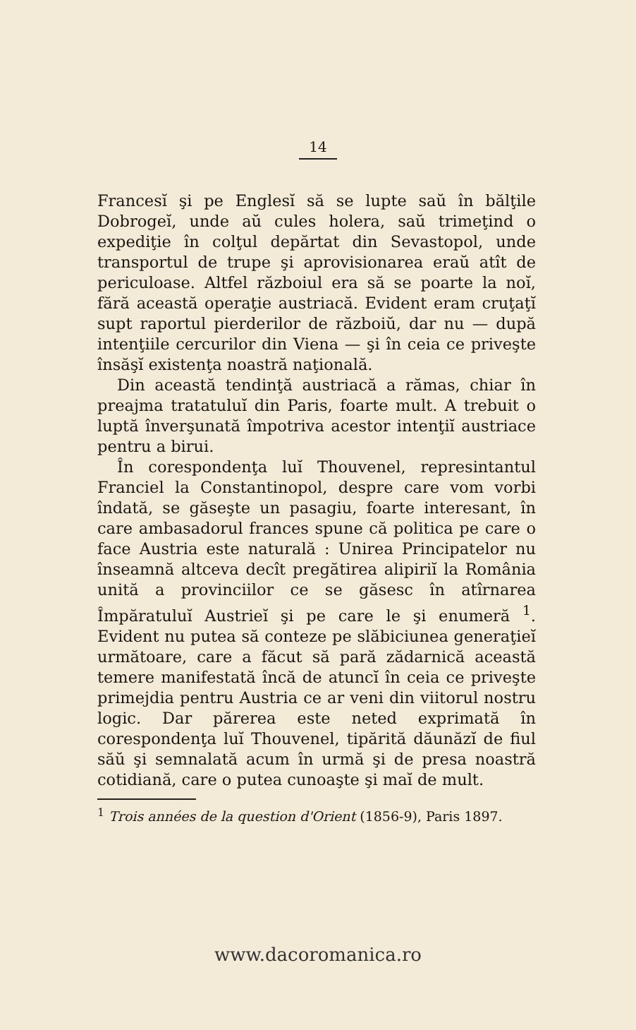14
Francesĭ şi pe Englesĭ să se lupte saŭ în bălţile Dobrogeĭ, unde aŭ cules holera, saŭ trimeţind o expediţie în colţul depărtat din Sevastopol, unde transportul de trupe şi aprovisionarea eraŭ atît de periculoase. Altfel războiul era să se poarte la noĭ, fără această operaţie austriacă. Evident eram cruţaţĭ supt raportul pierderilor de războiŭ, dar nu — după intenţiile cercurilor din Viena — şi în ceia ce priveşte însăşĭ existenţa noastră naţională.
Din această tendinţă austriacă a rămas, chiar în preajma tratatuluĭ din Paris, foarte mult. A trebuit o luptă înverşunată împotriva acestor intenţiĭ austriace pentru a birui.
În corespondenţa luĭ Thouvenel, represintantul Franciel la Constantinopol, despre care vom vorbi îndată, se găseşte un pasagiu, foarte interesant, în care ambasadorul frances spune că politica pe care o face Austria este naturală : Unirea Principatelor nu înseamnă altceva decît pregătirea alipiriĭ la România unită a provinciilor ce se găsesc în atîrnarea Împăratuluĭ Austrieĭ şi pe care le şi enumeră <sup>1</sup>. Evident nu putea să conteze pe slăbiciunea generaţieĭ următoare, care a făcut să pară zădarnică această temere manifestată încă de atuncĭ în ceia ce priveşte primejdia pentru Austria ce ar veni din viitorul nostru logic. Dar părerea este neted exprimată în corespondenţa luĭ Thouvenel, tipărită dăunăzĭ de fiul săŭ şi semnalată acum în urmă şi de presa noastră cotidiană, care o putea cunoaşte şi maĭ de mult.
<sup>1</sup> Trois années de la question d'Orient (1856-9), Paris 1897.
www.dacoromanica.ro